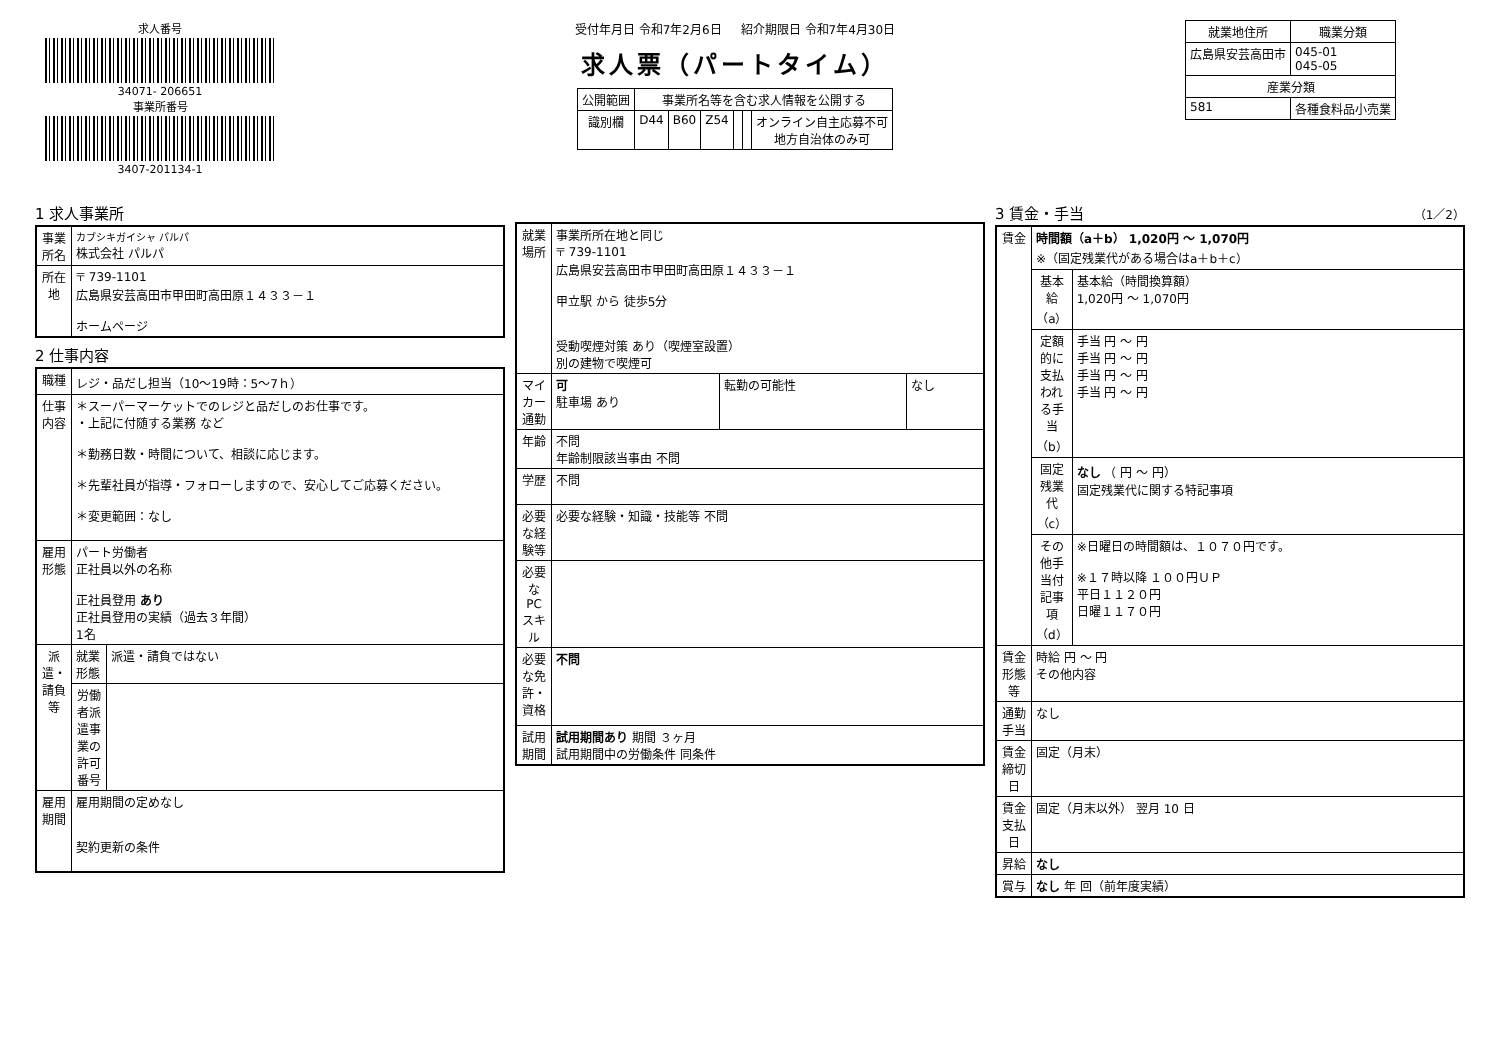求人番号
34071- 206651
事業所番号
3407-201134-1
受付年月日 令和7年2月6日 紹介期限日 令和7年4月30日
求人票（パートタイム）
| 公開範囲 | 事業所名等を含む求人情報を公開する | | | | | |
| 識別欄 | D44 | B60 | Z54 | | | オンライン自主応募不可 地方自治体のみ可 |
| 就業地住所 | 職業分類 |
| --- | --- |
| 広島県安芸高田市 | 045-01 045-05 |
| 産業分類 | |
| 581 | 各種食料品小売業 |
1 求人事業所
| 事業所名 | カブシキガイシャ パルパ 株式会社 パルパ |
| 所在地 | 〒 739-1101 広島県安芸高田市甲田町高田原１４３３－１ ホームページ |
2 仕事内容
| 職種 | レジ・品だし担当（10～19時：5～7ｈ） | |
| 仕事内容 | ＊スーパーマーケットでのレジと品だしのお仕事です。 ・上記に付随する業務 など ＊勤務日数・時間について、相談に応じます。 ＊先輩社員が指導・フォローしますので、安心してご応募ください。 ＊変更範囲：なし | |
| 雇用形態 | パート労働者 正社員以外の名称 正社員登用 あり 正社員登用の実績（過去３年間） 1名 | |
| 派遣・請負等 | 就業形態 | 派遣・請負ではない |
| | 労働者派遣事業の許可番号 | |
| 雇用期間 | 雇用期間の定めなし 契約更新の条件 | |
| 就業場所 | 事業所所在地と同じ 〒 739-1101 広島県安芸高田市甲田町高田原１４３３－１ 甲立駅 から 徒歩5分 受動喫煙対策 あり（喫煙室設置） 別の建物で喫煙可 | | |
| マイカー通勤 | 可 駐車場 あり | 転勤の可能性 | なし |
| 年齢 | 不問 年齢制限該当事由 不問 | | |
| 学歴 | 不問 | | |
| 必要な経験等 | 必要な経験・知識・技能等 不問 | | |
| 必要なPCスキル | | | |
| 必要な免許・資格 | 不問 | | |
| 試用期間 | 試用期間あり 期間 ３ヶ月 試用期間中の労働条件 同条件 | | |
3 賃金・手当 （1／2）
| 賃金 | 時間額（a＋b） 1,020円 ～ 1,070円 ※（固定残業代がある場合はa＋b＋c） | |
| | 基本給（a） | 基本給（時間換算額） 1,020円 ～ 1,070円 |
| | 定額的に支払われる手当（b） | 手当 円 ～ 円 手当 円 ～ 円 手当 円 ～ 円 手当 円 ～ 円 |
| | 固定残業代（c） | なし （ 円 ～ 円） 固定残業代に関する特記事項 |
| | その他手当付記事項（d） | ※日曜日の時間額は、１０７０円です。 ※１７時以降 １００円ＵＰ 平日１１２０円 日曜１１７０円 |
| 賃金形態等 | 時給 円 ～ 円 その他内容 | |
| 通勤手当 | なし | |
| 賃金締切日 | 固定（月末） | |
| 賃金支払日 | 固定（月末以外） 翌月 10 日 | |
| 昇給 | なし | |
| 賞与 | なし 年 回（前年度実績） | |